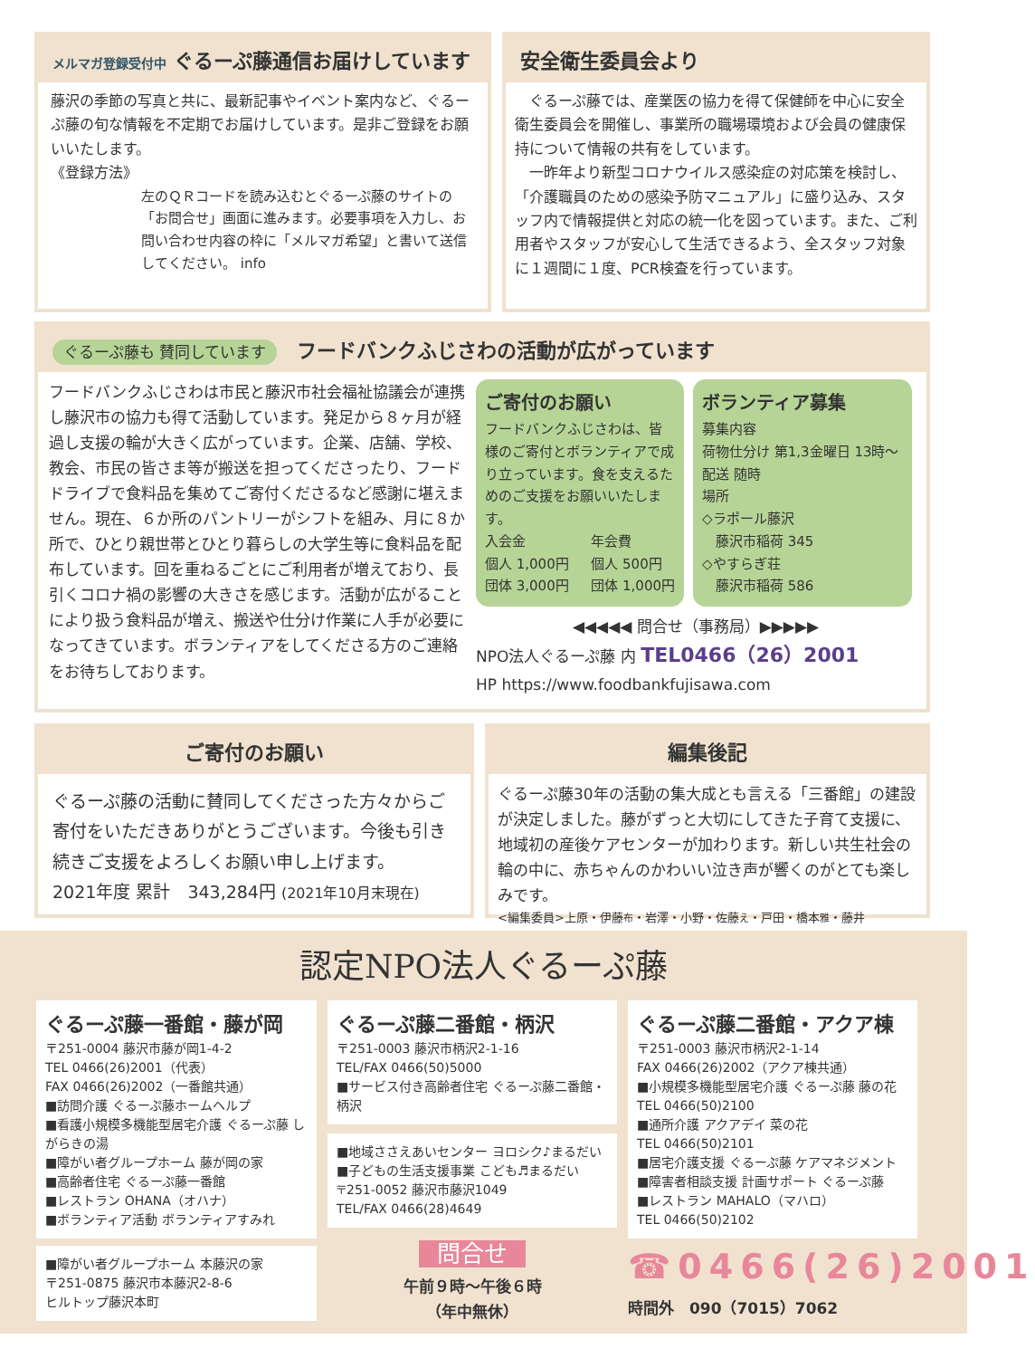メルマガ登録受付中 ぐるーぷ藤通信お届けしています
藤沢の季節の写真と共に、最新記事やイベント案内など、ぐるーぷ藤の旬な情報を不定期でお届けしています。是非ご登録をお願いいたします。
《登録方法》
左のＱＲコードを読み込むとぐるーぷ藤のサイトの「お問合せ」画面に進みます。必要事項を入力し、お問い合わせ内容の枠に「メルマガ希望」と書いて送信してください。 info
安全衛生委員会より
　ぐるーぷ藤では、産業医の協力を得て保健師を中心に安全衛生委員会を開催し、事業所の職場環境および会員の健康保持について情報の共有をしています。
　一昨年より新型コロナウイルス感染症の対応策を検討し、「介護職員のための感染予防マニュアル」に盛り込み、スタッフ内で情報提供と対応の統一化を図っています。また、ご利用者やスタッフが安心して生活できるよう、全スタッフ対象に１週間に１度、PCR検査を行っています。
ぐるーぷ藤も 賛同しています　フードバンクふじさわの活動が広がっています
フードバンクふじさわは市民と藤沢市社会福祉協議会が連携し藤沢市の協力も得て活動しています。発足から８ヶ月が経過し支援の輪が大きく広がっています。企業、店舗、学校、教会、市民の皆さま等が搬送を担ってくださったり、フードドライブで食料品を集めてご寄付くださるなど感謝に堪えません。現在、６か所のパントリーがシフトを組み、月に８か所で、ひとり親世帯とひとり暮らしの大学生等に食料品を配布しています。回を重ねるごとにご利用者が増えており、長引くコロナ禍の影響の大きさを感じます。活動が広がることにより扱う食料品が増え、搬送や仕分け作業に人手が必要になってきています。ボランティアをしてくださる方のご連絡をお待ちしております。
ご寄付のお願い
フードバンクふじさわは、皆様のご寄付とボランティアで成り立っています。食を支えるためのご支援をお願いいたします。
入会金
個人 1,000円
団体 3,000円
年会費
個人 500円
団体 1,000円
ボランティア募集
募集内容
荷物仕分け 第1,3金曜日 13時～
配送 随時
場所
◇ラポール藤沢
　藤沢市稲荷 345
◇やすらぎ荘
　藤沢市稲荷 586
◀◀◀◀◀ 問合せ（事務局）▶▶▶▶▶
NPO法人ぐるーぷ藤 内 TEL0466（26）2001
HP https://www.foodbankfujisawa.com
ご寄付のお願い
ぐるーぷ藤の活動に賛同してくださった方々からご寄付をいただきありがとうございます。今後も引き続きご支援をよろしくお願い申し上げます。
2021年度 累計　343,284円 (2021年10月末現在)
編集後記
ぐるーぷ藤30年の活動の集大成とも言える「三番館」の建設が決定しました。藤がずっと大切にしてきた子育て支援に、地域初の産後ケアセンターが加わります。新しい共生社会の輪の中に、赤ちゃんのかわいい泣き声が響くのがとても楽しみです。
<編集委員>上原・伊藤布・岩澤・小野・佐藤え・戸田・橋本雅・藤井
認定NPO法人ぐるーぷ藤
ぐるーぷ藤一番館・藤が岡
〒251-0004 藤沢市藤が岡1-4-2
TEL 0466(26)2001（代表）
FAX 0466(26)2002（一番館共通）
■訪問介護 ぐるーぷ藤ホームヘルプ
■看護小規模多機能型居宅介護 ぐるーぷ藤 しがらきの湯
■障がい者グループホーム 藤が岡の家
■高齢者住宅 ぐるーぷ藤一番館
■レストラン OHANA（オハナ）
■ボランティア活動 ボランティアすみれ
■障がい者グループホーム 本藤沢の家
〒251-0875 藤沢市本藤沢2-8-6
ヒルトップ藤沢本町
ぐるーぷ藤二番館・柄沢
〒251-0003 藤沢市柄沢2-1-16
TEL/FAX 0466(50)5000
■サービス付き高齢者住宅 ぐるーぷ藤二番館・柄沢
■地域ささえあいセンター ヨロシク♪まるだい
■子どもの生活支援事業 こども♬まるだい
〒251-0052 藤沢市藤沢1049
TEL/FAX 0466(28)4649
問合せ
午前９時～午後６時
（年中無休）
ぐるーぷ藤二番館・アクア棟
〒251-0003 藤沢市柄沢2-1-14
FAX 0466(26)2002（アクア棟共通）
■小規模多機能型居宅介護 ぐるーぷ藤 藤の花
TEL 0466(50)2100
■通所介護 アクアデイ 菜の花
TEL 0466(50)2101
■居宅介護支援 ぐるーぷ藤 ケアマネジメント
■障害者相談支援 計画サポート ぐるーぷ藤
■レストラン MAHALO（マハロ）
TEL 0466(50)2102
☎0466(26)2001
時間外　090（7015）7062